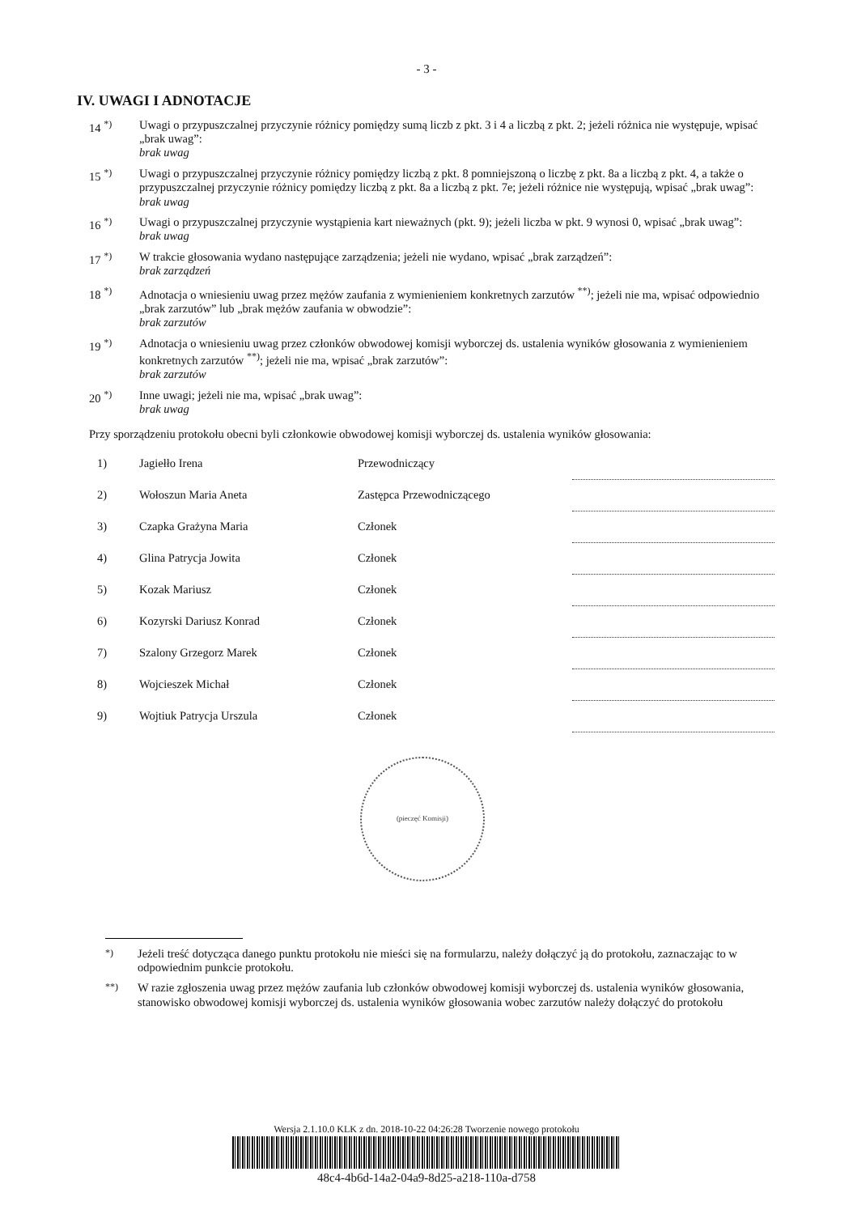- 3 -
IV. UWAGI I ADNOTACJE
14 <sup>*)</sup> Uwagi o przypuszczalnej przyczynie różnicy pomiędzy sumą liczb z pkt. 3 i 4 a liczbą z pkt. 2; jeżeli różnica nie występuje, wpisać „brak uwag”:
brak uwag
15 <sup>*)</sup> Uwagi o przypuszczalnej przyczynie różnicy pomiędzy liczbą z pkt. 8 pomniejszoną o liczbę z pkt. 8a a liczbą z pkt. 4, a także o przypuszczalnej przyczynie różnicy pomiędzy liczbą z pkt. 8a a liczbą z pkt. 7e; jeżeli różnice nie występują, wpisać „brak uwag”:
brak uwag
16 <sup>*)</sup> Uwagi o przypuszczalnej przyczynie wystąpienia kart nieważnych (pkt. 9); jeżeli liczba w pkt. 9 wynosi 0, wpisać „brak uwag”:
brak uwag
17 <sup>*)</sup> W trakcie głosowania wydano następujące zarządzenia; jeżeli nie wydano, wpisać „brak zarządzeń”:
brak zarządzeń
18 <sup>*)</sup> Adnotacja o wniesieniu uwag przez mężów zaufania z wymienieniem konkretnych zarzutów <sup>**)</sup>; jeżeli nie ma, wpisać odpowiednio „brak zarzutów” lub „brak mężów zaufania w obwodzie”:
brak zarzutów
19 <sup>*)</sup> Adnotacja o wniesieniu uwag przez członków obwodowej komisji wyborczej ds. ustalenia wyników głosowania z wymienieniem konkretnych zarzutów <sup>**)</sup>; jeżeli nie ma, wpisać „brak zarzutów”:
brak zarzutów
20 <sup>*)</sup> Inne uwagi; jeżeli nie ma, wpisać „brak uwag”:
brak uwag
Przy sporządzeniu protokołu obecni byli członkowie obwodowej komisji wyborczej ds. ustalenia wyników głosowania:
| 1) | Jagiełło Irena | Przewodniczący | |
| 2) | Wołoszun Maria Aneta | Zastępca Przewodniczącego | |
| 3) | Czapka Grażyna Maria | Członek | |
| 4) | Glina Patrycja Jowita | Członek | |
| 5) | Kozak Mariusz | Członek | |
| 6) | Kozyrski Dariusz Konrad | Członek | |
| 7) | Szalony Grzegorz Marek | Członek | |
| 8) | Wojcieszek Michał | Członek | |
| 9) | Wojtiuk Patrycja Urszula | Członek | |
(pieczęć Komisji)
<sup>*)</sup> Jeżeli treść dotycząca danego punktu protokołu nie mieści się na formularzu, należy dołączyć ją do protokołu, zaznaczając to w odpowiednim punkcie protokołu.
<sup>**)</sup> W razie zgłoszenia uwag przez mężów zaufania lub członków obwodowej komisji wyborczej ds. ustalenia wyników głosowania, stanowisko obwodowej komisji wyborczej ds. ustalenia wyników głosowania wobec zarzutów należy dołączyć do protokołu
Wersja 2.1.10.0 KLK z dn. 2018-10-22 04:26:28 Tworzenie nowego protokołu
48c4-4b6d-14a2-04a9-8d25-a218-110a-d758